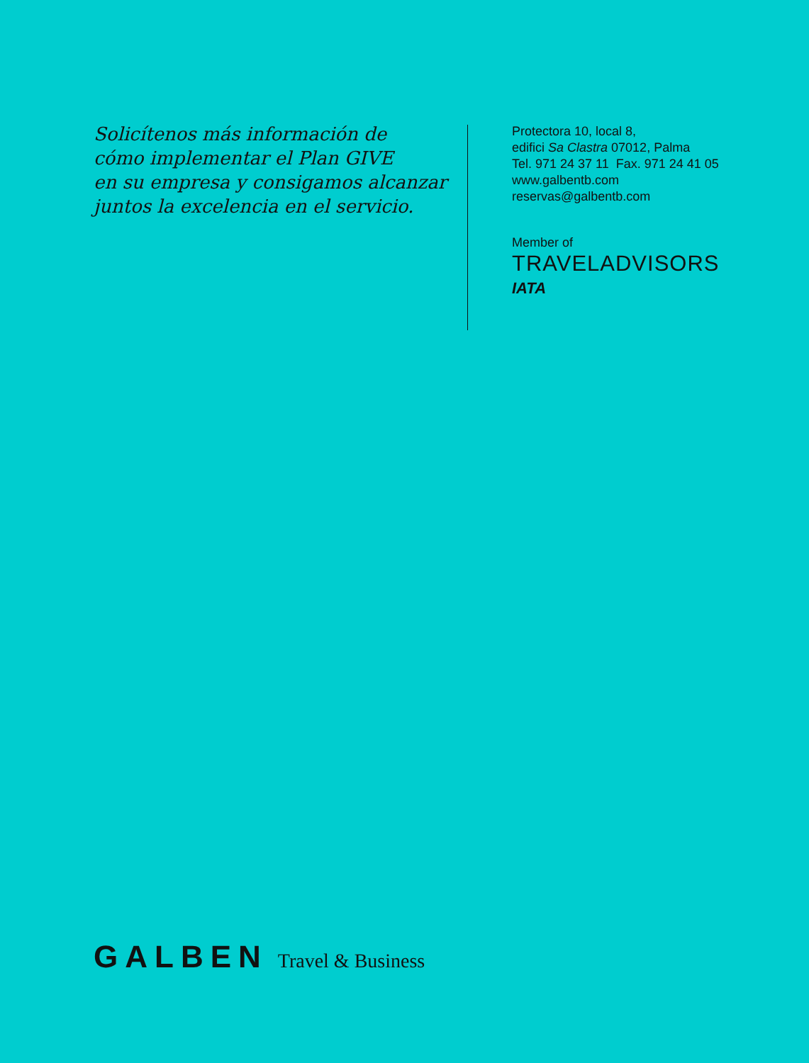Solicítenos más información de
cómo implementar el Plan GIVE
en su empresa y consigamos alcanzar
juntos la excelencia en el servicio.
Protectora 10, local 8,
edifici Sa Clastra 07012, Palma
Tel. 971 24 37 11 Fax. 971 24 41 05
www.galbentb.com
reservas@galbentb.com
Member of
TRAVELADVISORS
IATA
GALBEN Travel & Business